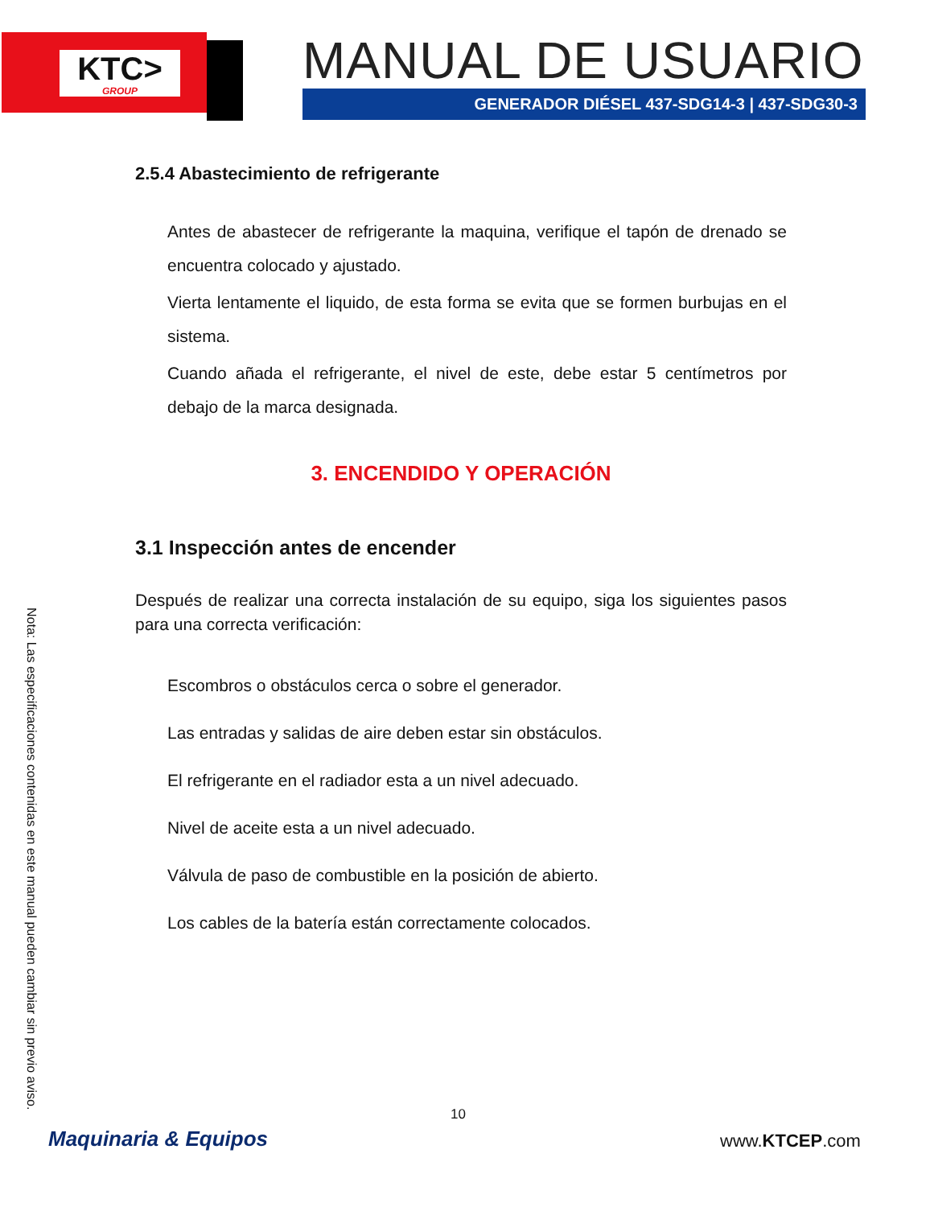KTC>
GROUP
MANUAL DE USUARIO
GENERADOR DIÉSEL 437-SDG14-3 | 437-SDG30-3
2.5.4 Abastecimiento de refrigerante
Antes de abastecer de refrigerante la maquina, verifique el tapón de drenado se encuentra colocado y ajustado.
Vierta lentamente el liquido, de esta forma se evita que se formen burbujas en el sistema.
Cuando añada el refrigerante, el nivel de este, debe estar 5 centímetros por debajo de la marca designada.
3. ENCENDIDO Y OPERACIÓN
3.1 Inspección antes de encender
Después de realizar una correcta instalación de su equipo, siga los siguientes pasos para una correcta verificación:
Escombros o obstáculos cerca o sobre el generador.
Las entradas y salidas de aire deben estar sin obstáculos.
El refrigerante en el radiador esta a un nivel adecuado.
Nivel de aceite esta a un nivel adecuado.
Válvula de paso de combustible en la posición de abierto.
Los cables de la batería están correctamente colocados.
Nota: Las especificaciones contenidas en este manual pueden cambiar sin previo aviso.
10
Maquinaria & Equipos www.KTCEP.com